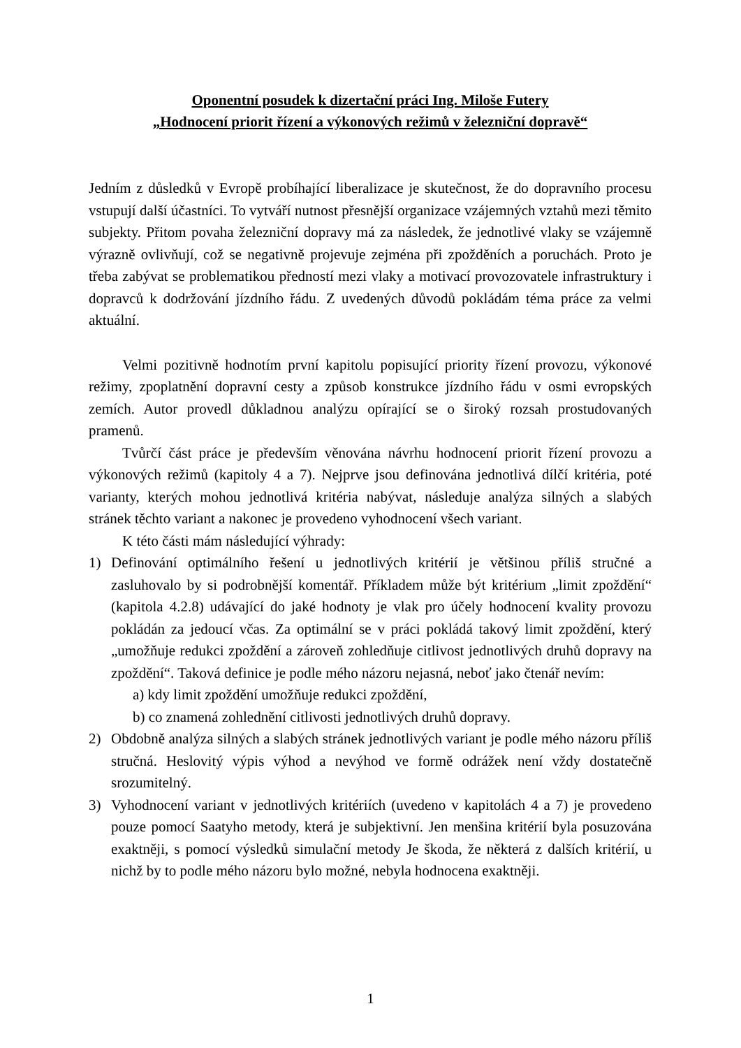Oponentní posudek k dizertační práci Ing. Miloše Futery
„Hodnocení priorit řízení a výkonových režimů v železniční dopravě“
Jedním z důsledků v Evropě probíhající liberalizace je skutečnost, že do dopravního procesu vstupují další účastníci. To vytváří nutnost přesnější organizace vzájemných vztahů mezi těmito subjekty. Přitom povaha železniční dopravy má za následek, že jednotlivé vlaky se vzájemně výrazně ovlivňují, což se negativně projevuje zejména při zpožděních a poruchách. Proto je třeba zabývat se problematikou předností mezi vlaky a motivací provozovatele infrastruktury i dopravců k dodržování jízdního řádu. Z uvedených důvodů pokládám téma práce za velmi aktuální.
Velmi pozitivně hodnotím první kapitolu popisující priority řízení provozu, výkonové režimy, zpoplatnění dopravní cesty a způsob konstrukce jízdního řádu v osmi evropských zemích. Autor provedl důkladnou analýzu opírající se o široký rozsah prostudovaných pramenů.
Tvůrčí část práce je především věnována návrhu hodnocení priorit řízení provozu a výkonových režimů (kapitoly 4 a 7). Nejprve jsou definována jednotlivá dílčí kritéria, poté varianty, kterých mohou jednotlivá kritéria nabývat, následuje analýza silných a slabých stránek těchto variant a nakonec je provedeno vyhodnocení všech variant.
K této části mám následující výhrady:
1) Definování optimálního řešení u jednotlivých kritérií je většinou příliš stručné a zasluhovalo by si podrobnější komentář. Příkladem může být kritérium „limit zpoždění“ (kapitola 4.2.8) udávající do jaké hodnoty je vlak pro účely hodnocení kvality provozu pokládán za jedoucí včas. Za optimální se v práci pokládá takový limit zpoždění, který „umožňuje redukci zpoždění a zároveň zohledňuje citlivost jednotlivých druhů dopravy na zpoždění“. Taková definice je podle mého názoru nejasná, neboť jako čtenář nevím:
a) kdy limit zpoždění umožňuje redukci zpoždění,
b) co znamená zohlednění citlivosti jednotlivých druhů dopravy.
2) Obdobně analýza silných a slabých stránek jednotlivých variant je podle mého názoru příliš stručná. Heslovitý výpis výhod a nevýhod ve formě odrážek není vždy dostatečně srozumitelný.
3) Vyhodnocení variant v jednotlivých kritériích (uvedeno v kapitolách 4 a 7) je provedeno pouze pomocí Saatyho metody, která je subjektivní. Jen menšina kritérií byla posuzována exaktněji, s pomocí výsledků simulační metody Je škoda, že některá z dalších kritérií, u nichž by to podle mého názoru bylo možné, nebyla hodnocena exaktněji.
1